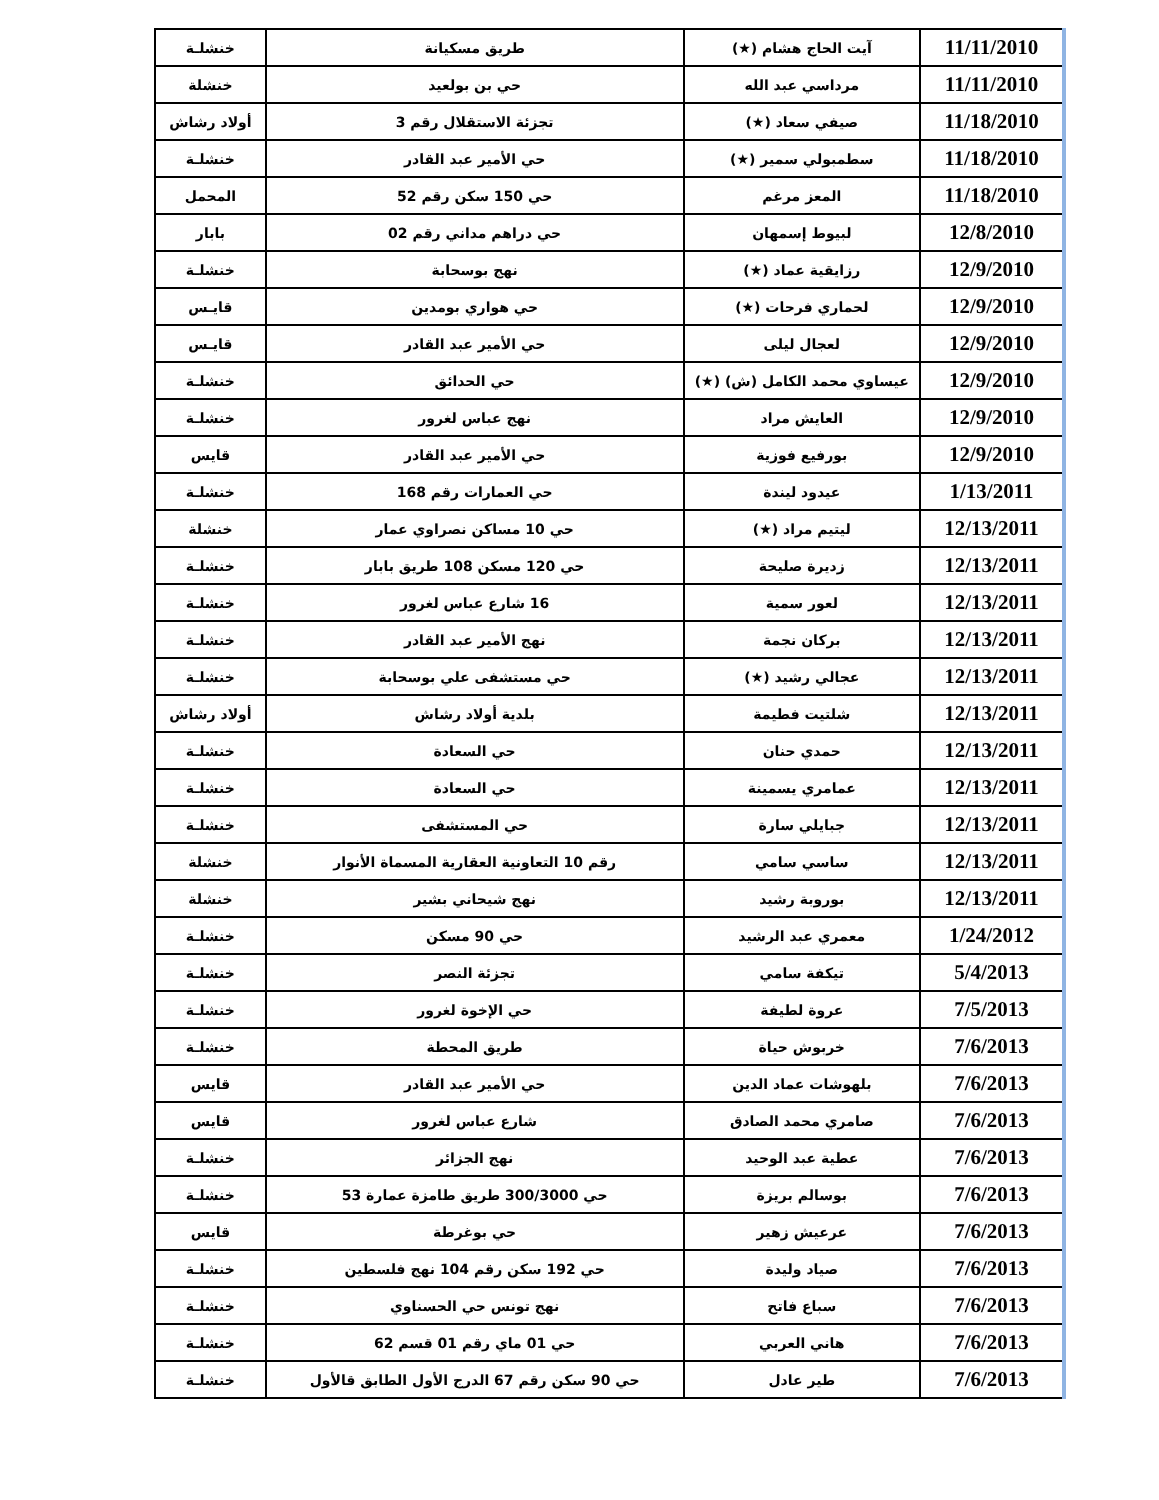| 11/11/2010 | آيت الحاج هشام (★) | طريق مسكيانة | خنشلـة |
| 11/11/2010 | مرداسي عبد الله | حي بن بولعيد | خنشلة |
| 11/18/2010 | صيفي سعاد (★) | تجزئة الاستقلال رقم 3 | أولاد رشاش |
| 11/18/2010 | سطمبولي سمير (★) | حي الأمير عبد القادر | خنشلـة |
| 11/18/2010 | المعز مرغم | حي 150 سكن رقم 52 | المحمل |
| 12/8/2010 | لبيوط إسمهان | حي دراهم مداني رقم 02 | بابار |
| 12/9/2010 | رزايقية عماد (★) | نهج بوسحابة | خنشلـة |
| 12/9/2010 | لحماري فرحات (★) | حي هواري بومدين | قايـس |
| 12/9/2010 | لعجال ليلى | حي الأمير عبد القادر | قايـس |
| 12/9/2010 | عيساوي محمد الكامل (ش) (★) | حي الحدائق | خنشلـة |
| 12/9/2010 | العايش مراد | نهج عباس لغرور | خنشلـة |
| 12/9/2010 | بورفيع فوزية | حي الأمير عبد القادر | قايس |
| 1/13/2011 | عيدود ليندة | حي العمارات رقم 168 | خنشلـة |
| 12/13/2011 | ليتيم مراد (★) | حي 10 مساكن نصراوي عمار | خنشلة |
| 12/13/2011 | زديرة صليحة | حي 120 مسكن 108 طريق بابار | خنشلـة |
| 12/13/2011 | لعور سمية | 16 شارع عباس لغرور | خنشلـة |
| 12/13/2011 | بركان نجمة | نهج الأمير عبد القادر | خنشلـة |
| 12/13/2011 | عجالي رشيد (★) | حي مستشفى علي بوسحابة | خنشلـة |
| 12/13/2011 | شلتيت فطيمة | بلدية أولاد رشاش | أولاد رشاش |
| 12/13/2011 | حمدي حنان | حي السعادة | خنشلـة |
| 12/13/2011 | عمامري يسمينة | حي السعادة | خنشلـة |
| 12/13/2011 | جبايلي سارة | حي المستشفى | خنشلـة |
| 12/13/2011 | ساسي سامي | رقم 10 التعاونية العقارية المسماة الأنوار | خنشلة |
| 12/13/2011 | بوروبة رشيد | نهج شيحاني بشير | خنشلة |
| 1/24/2012 | معمري عبد الرشيد | حي 90 مسكن | خنشلـة |
| 5/4/2013 | تيكفة سامي | تجزئة النصر | خنشلـة |
| 7/5/2013 | عروة لطيفة | حي الإخوة لغرور | خنشلـة |
| 7/6/2013 | خربوش حياة | طريق المحطة | خنشلـة |
| 7/6/2013 | بلهوشات عماد الدين | حي الأمير عبد القادر | قايس |
| 7/6/2013 | صامري محمد الصادق | شارع عباس لغرور | قايس |
| 7/6/2013 | عطية عبد الوحيد | نهج الجزائر | خنشلـة |
| 7/6/2013 | بوسالم بريزة | حي 300/3000 طريق طامزة عمارة 53 | خنشلـة |
| 7/6/2013 | عرعيش زهير | حي بوغرطة | قايس |
| 7/6/2013 | صياد وليدة | حي 192 سكن رقم 104 نهج فلسطين | خنشلـة |
| 7/6/2013 | سباع فاتح | نهج تونس حي الحسناوي | خنشلـة |
| 7/6/2013 | هاني العربي | حي 01 ماي رقم 01 قسم 62 | خنشلـة |
| 7/6/2013 | طير عادل | حي 90 سكن رقم 67 الدرج الأول الطابق قالأول | خنشلـة |